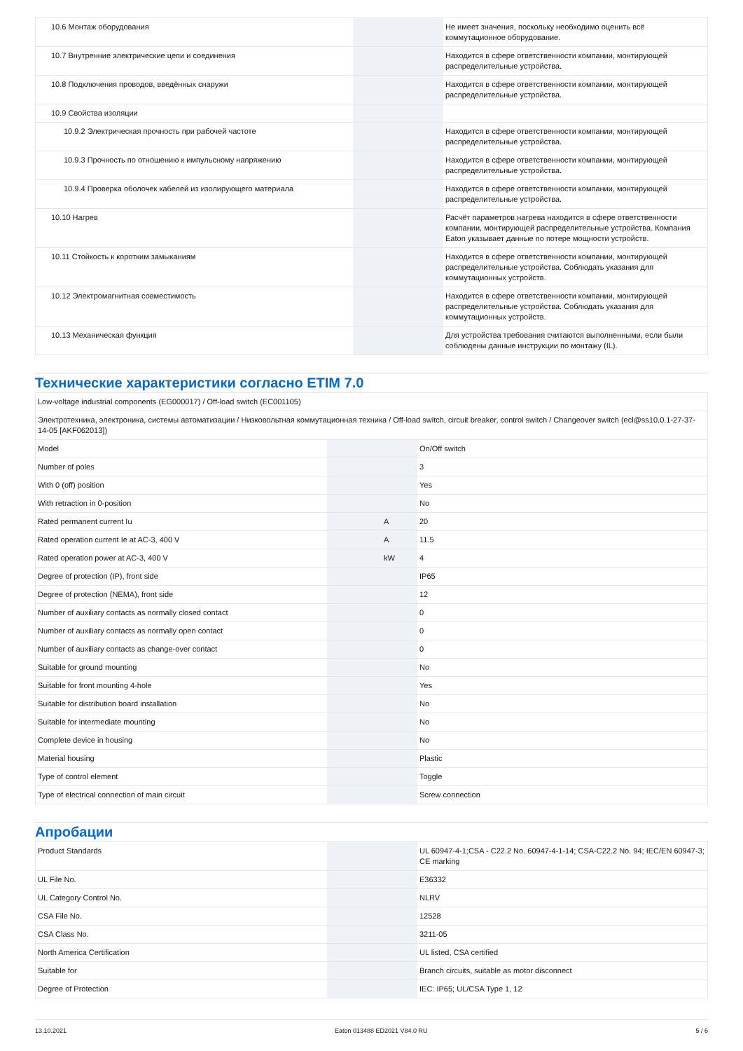| 10.6 Монтаж оборудования | | | Не имеет значения, поскольку необходимо оценить всё коммутационное оборудование. |
| 10.7 Внутренние электрические цепи и соединения | | | Находится в сфере ответственности компании, монтирующей распределительные устройства. |
| 10.8 Подключения проводов, введённых снаружи | | | Находится в сфере ответственности компании, монтирующей распределительные устройства. |
| 10.9 Свойства изоляции | | | |
| 10.9.2 Электрическая прочность при рабочей частоте | | | Находится в сфере ответственности компании, монтирующей распределительные устройства. |
| 10.9.3 Прочность по отношению к импульсному напряжению | | | Находится в сфере ответственности компании, монтирующей распределительные устройства. |
| 10.9.4 Проверка оболочек кабелей из изолирующего материала | | | Находится в сфере ответственности компании, монтирующей распределительные устройства. |
| 10.10 Нагрев | | | Расчёт параметров нагрева находится в сфере ответственности компании, монтирующей распределительные устройства. Компания Eaton указывает данные по потере мощности устройств. |
| 10.11 Стойкость к коротким замыканиям | | | Находится в сфере ответственности компании, монтирующей распределительные устройства. Соблюдать указания для коммутационных устройств. |
| 10.12 Электромагнитная совместимость | | | Находится в сфере ответственности компании, монтирующей распределительные устройства. Соблюдать указания для коммутационных устройств. |
| 10.13 Механическая функция | | | Для устройства требования считаются выполненными, если были соблюдены данные инструкции по монтажу (IL). |
Технические характеристики согласно ETIM 7.0
| Low-voltage industrial components (EG000017) / Off-load switch (EC001105) | | | |
| Электротехника, электроника, системы автоматизации / Низковольтная коммутационная техника / Off-load switch, circuit breaker, control switch / Changeover switch (ecl@ss10.0.1-27-37-14-05 [AKF062013]) | | | |
| Model | | | On/Off switch |
| Number of poles | | | 3 |
| With 0 (off) position | | | Yes |
| With retraction in 0-position | | | No |
| Rated permanent current Iu | | A | 20 |
| Rated operation current Ie at AC-3, 400 V | | A | 11.5 |
| Rated operation power at AC-3, 400 V | | kW | 4 |
| Degree of protection (IP), front side | | | IP65 |
| Degree of protection (NEMA), front side | | | 12 |
| Number of auxiliary contacts as normally closed contact | | | 0 |
| Number of auxiliary contacts as normally open contact | | | 0 |
| Number of auxiliary contacts as change-over contact | | | 0 |
| Suitable for ground mounting | | | No |
| Suitable for front mounting 4-hole | | | Yes |
| Suitable for distribution board installation | | | No |
| Suitable for intermediate mounting | | | No |
| Complete device in housing | | | No |
| Material housing | | | Plastic |
| Type of control element | | | Toggle |
| Type of electrical connection of main circuit | | | Screw connection |
Апробации
| Product Standards | | | UL 60947-4-1;CSA - C22.2 No. 60947-4-1-14; CSA-C22.2 No. 94; IEC/EN 60947-3; CE marking |
| UL File No. | | | E36332 |
| UL Category Control No. | | | NLRV |
| CSA File No. | | | 12528 |
| CSA Class No. | | | 3211-05 |
| North America Certification | | | UL listed, CSA certified |
| Suitable for | | | Branch circuits, suitable as motor disconnect |
| Degree of Protection | | | IEC: IP65; UL/CSA Type 1, 12 |
13.10.2021 Eaton 013488 ED2021 V84.0 RU 5 / 6